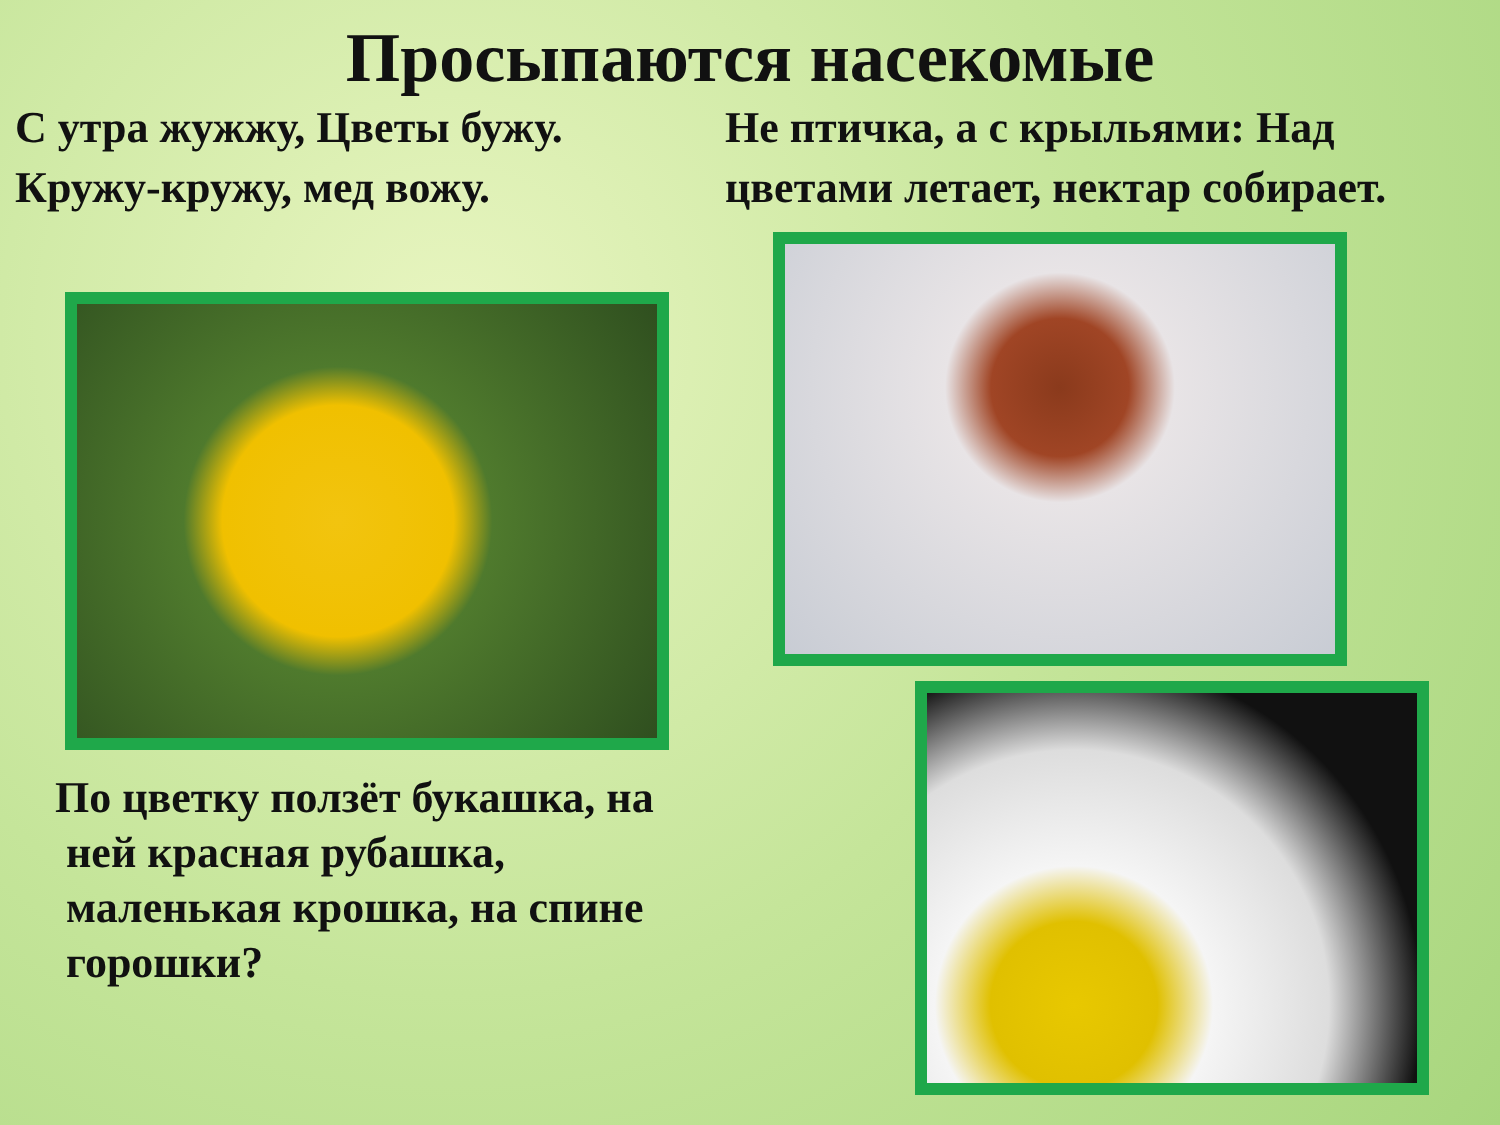Просыпаются насекомые
С утра жужжу, Цветы бужу. Кружу-кружу, мед вожу.
Не птичка, а с крыльями: Над цветами летает, нектар собирает.
По цветку ползёт букашка, на
ней красная рубашка,
маленькая крошка, на спине
горошки?